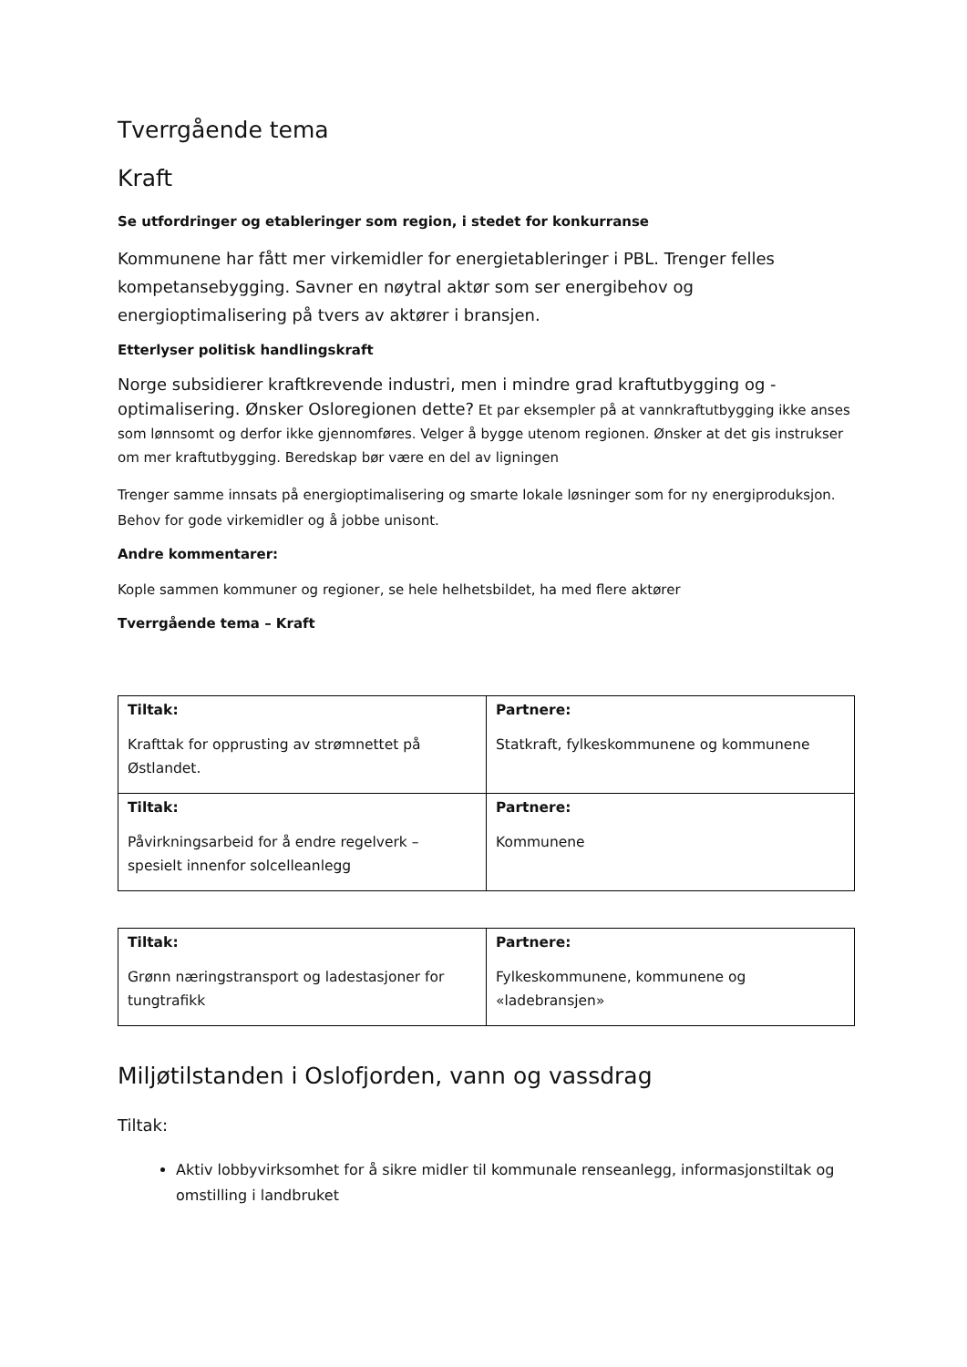Tverrgående tema
Kraft
Se utfordringer og etableringer som region, i stedet for konkurranse
Kommunene har fått mer virkemidler for energietableringer i PBL. Trenger felles kompetansebygging. Savner en nøytral aktør som ser energibehov og energioptimalisering på tvers av aktører i bransjen.
Etterlyser politisk handlingskraft
Norge subsidierer kraftkrevende industri, men i mindre grad kraftutbygging og -optimalisering. Ønsker Osloregionen dette? Et par eksempler på at vannkraftutbygging ikke anses som lønnsomt og derfor ikke gjennomføres. Velger å bygge utenom regionen. Ønsker at det gis instrukser om mer kraftutbygging. Beredskap bør være en del av ligningen
Trenger samme innsats på energioptimalisering og smarte lokale løsninger som for ny energiproduksjon. Behov for gode virkemidler og å jobbe unisont.
Andre kommentarer:
Kople sammen kommuner og regioner, se hele helhetsbildet, ha med flere aktører
Tverrgående tema – Kraft
| Tiltak: Krafttak for opprusting av strømnettet på Østlandet. | Partnere: Statkraft, fylkeskommunene og kommunene |
| Tiltak: Påvirkningsarbeid for å endre regelverk – spesielt innenfor solcelleanlegg | Partnere: Kommunene |
| Tiltak: Grønn næringstransport og ladestasjoner for tungtrafikk | Partnere: Fylkeskommunene, kommunene og «ladebransjen» |
Miljøtilstanden i Oslofjorden, vann og vassdrag
Tiltak:
Aktiv lobbyvirksomhet for å sikre midler til kommunale renseanlegg, informasjonstiltak og omstilling i landbruket